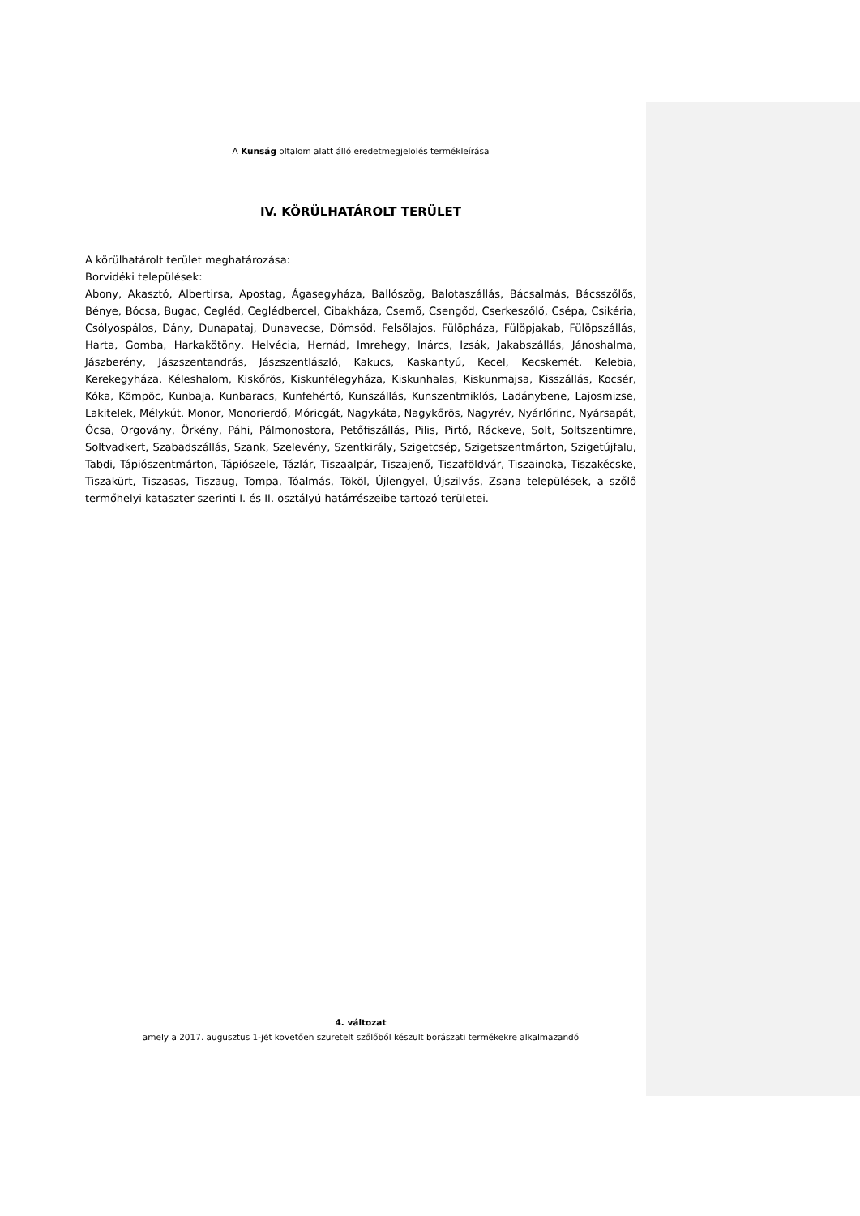A Kunság oltalom alatt álló eredetmegjelölés termékleírása
IV. KÖRÜLHATÁROLT TERÜLET
A körülhatárolt terület meghatározása:
Borvidéki települések:
Abony, Akasztó, Albertirsa, Apostag, Ágasegyháza, Ballószög, Balotaszállás, Bácsalmás, Bácsszőlős, Bénye, Bócsa, Bugac, Cegléd, Ceglédbercel, Cibakháza, Csemő, Csengőd, Cserkeszőlő, Csépa, Csikéria, Csólyospálos, Dány, Dunapataj, Dunavecse, Dömsöd, Felsőlajos, Fülöpháza, Fülöpjakab, Fülöpszállás, Harta, Gomba, Harkakötöny, Helvécia, Hernád, Imrehegy, Inárcs, Izsák, Jakabszállás, Jánoshalma, Jászberény, Jászszentandrás, Jászszentlászló, Kakucs, Kaskantyú, Kecel, Kecskemét, Kelebia, Kerekegyháza, Kéleshalom, Kiskőrös, Kiskunfélegyháza, Kiskunhalas, Kiskunmajsa, Kisszállás, Kocsér, Kóka, Kömpöc, Kunbaja, Kunbaracs, Kunfehértó, Kunszállás, Kunszentmiklós, Ladánybene, Lajosmizse, Lakitelek, Mélykút, Monor, Monorierdő, Móricgát, Nagykáta, Nagykőrös, Nagyrév, Nyárlőrinc, Nyársapát, Ócsa, Orgovány, Örkény, Páhi, Pálmonostora, Petőfiszállás, Pilis, Pirtó, Ráckeve, Solt, Soltszentimre, Soltvadkert, Szabadszállás, Szank, Szelevény, Szentkirály, Szigetcsép, Szigetszentmárton, Szigetújfalu, Tabdi, Tápiószentmárton, Tápiószele, Tázlár, Tiszaalpár, Tiszajenő, Tiszaföldvár, Tiszainoka, Tiszakécske, Tiszakürt, Tiszasas, Tiszaug, Tompa, Tóalmás, Tököl, Újlengyel, Újszilvás, Zsana települések, a szőlő termőhelyi kataszter szerinti I. és II. osztályú határrészeibe tartozó területei.
4. változat
amely a 2017. augusztus 1-jét követően szüretelt szőlőből készült borászati termékekre alkalmazandó